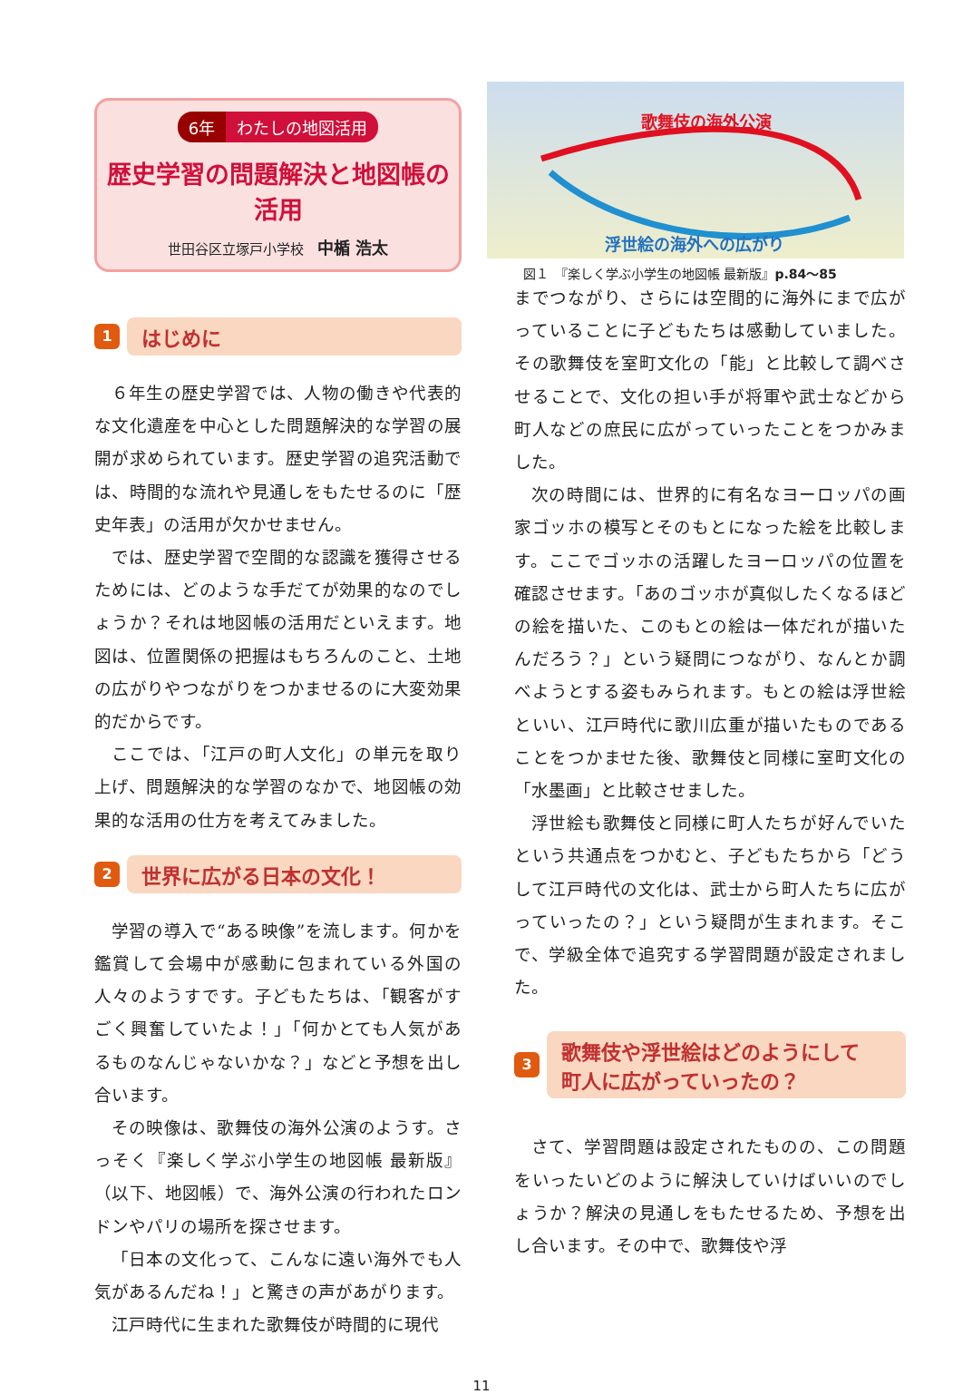6年 わたしの地図活用
歴史学習の問題解決と地図帳の活用
世田谷区立塚戸小学校　中楯 浩太
1
はじめに
６年生の歴史学習では、人物の働きや代表的な文化遺産を中心とした問題解決的な学習の展開が求められています。歴史学習の追究活動では、時間的な流れや見通しをもたせるのに「歴史年表」の活用が欠かせません。
では、歴史学習で空間的な認識を獲得させるためには、どのような手だてが効果的なのでしょうか？それは地図帳の活用だといえます。地図は、位置関係の把握はもちろんのこと、土地の広がりやつながりをつかませるのに大変効果的だからです。
ここでは、「江戸の町人文化」の単元を取り上げ、問題解決的な学習のなかで、地図帳の効果的な活用の仕方を考えてみました。
2
世界に広がる日本の文化！
学習の導入で“ある映像”を流します。何かを鑑賞して会場中が感動に包まれている外国の人々のようすです。子どもたちは、「観客がすごく興奮していたよ！」「何かとても人気があるものなんじゃないかな？」などと予想を出し合います。
その映像は、歌舞伎の海外公演のようす。さっそく『楽しく学ぶ小学生の地図帳 最新版』（以下、地図帳）で、海外公演の行われたロンドンやパリの場所を探させます。
「日本の文化って、こんなに遠い海外でも人気があるんだね！」と驚きの声があがります。
江戸時代に生まれた歌舞伎が時間的に現代
歌舞伎の海外公演
浮世絵の海外への広がり
図１　『楽しく学ぶ小学生の地図帳 最新版』p.84〜85
までつながり、さらには空間的に海外にまで広がっていることに子どもたちは感動していました。その歌舞伎を室町文化の「能」と比較して調べさせることで、文化の担い手が将軍や武士などから町人などの庶民に広がっていったことをつかみました。
次の時間には、世界的に有名なヨーロッパの画家ゴッホの模写とそのもとになった絵を比較します。ここでゴッホの活躍したヨーロッパの位置を確認させます。「あのゴッホが真似したくなるほどの絵を描いた、このもとの絵は一体だれが描いたんだろう？」という疑問につながり、なんとか調べようとする姿もみられます。もとの絵は浮世絵といい、江戸時代に歌川広重が描いたものであることをつかませた後、歌舞伎と同様に室町文化の「水墨画」と比較させました。
浮世絵も歌舞伎と同様に町人たちが好んでいたという共通点をつかむと、子どもたちから「どうして江戸時代の文化は、武士から町人たちに広がっていったの？」という疑問が生まれます。そこで、学級全体で追究する学習問題が設定されました。
3
歌舞伎や浮世絵はどのようにして
町人に広がっていったの？
さて、学習問題は設定されたものの、この問題をいったいどのように解決していけばいいのでしょうか？解決の見通しをもたせるため、予想を出し合います。その中で、歌舞伎や浮
11